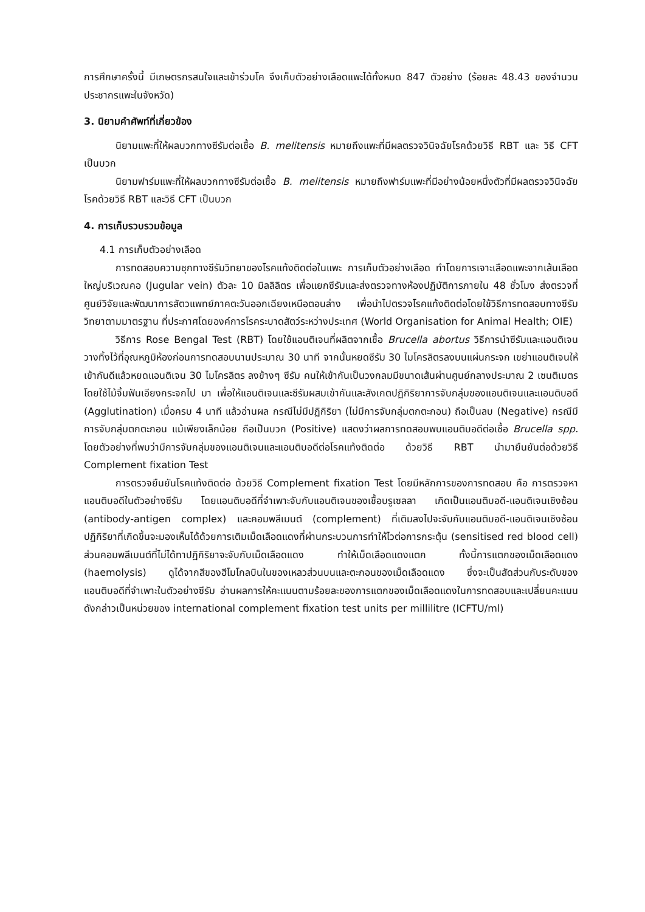การศึกษาครั้งนี้ มีเกษตรกรสนใจและเข้าร่วมโค จึงเก็บตัวอย่างเลือดแพะได้ทั้งหมด 847 ตัวอย่าง (ร้อยละ 48.43 ของจำนวนประชากรแพะในจังหวัด)
3. นิยามคำศัพท์ที่เกี่ยวข้อง
นิยามแพะที่ให้ผลบวกทางซีรัมต่อเชื้อ B. melitensis หมายถึงแพะที่มีผลตรวจวินิจฉัยโรคด้วยวิธี RBT และ วิธี CFT เป็นบวก
นิยามฟาร์มแพะที่ให้ผลบวกทางซีรัมต่อเชื้อ B. melitensis หมายถึงฟาร์มแพะที่มีอย่างน้อยหนึ่งตัวที่มีผลตรวจวินิจฉัยโรคด้วยวิธี RBT และวิธี CFT เป็นบวก
4. การเก็บรวบรวมข้อมูล
4.1 การเก็บตัวอย่างเลือด
การทดสอบความชุกทางซีรัมวิทยาของโรคแท้งติดต่อในแพะ การเก็บตัวอย่างเลือด ทำโดยการเจาะเลือดแพะจากเส้นเลือดใหญ่บริเวณคอ (Jugular vein) ตัวละ 10 มิลลิลิตร เพื่อแยกซีรัมและส่งตรวจทางห้องปฏิบัติการภายใน 48 ชั่วโมง ส่งตรวจที่ศูนย์วิจัยและพัฒนาการสัตวแพทย์ภาคตะวันออกเฉียงเหนือตอนล่าง เพื่อนำไปตรวจโรคแท้งติดต่อโดยใช้วิธีการทดสอบทางซีรัมวิทยาตามมาตรฐาน ที่ประกาศโดยองค์การโรคระบาดสัตว์ระหว่างประเทศ (World Organisation for Animal Health; OIE)
วิธีการ Rose Bengal Test (RBT) โดยใช้แอนติเจนที่ผลิตจากเชื้อ Brucella abortus วิธีการนำซีรัมและแอนติเจนวางทิ้งไว้ที่อุณหภูมิห้องก่อนการทดสอบนานประมาณ 30 นาที จากนั้นหยดซีรัม 30 ไมโครลิตรลงบนแผ่นกระจก เขย่าแอนติเจนให้เข้ากันดีแล้วหยดแอนติเจน 30 ไมโครลิตร ลงข้างๆ ซีรัม คนให้เข้ากันเป็นวงกลมมีขนาดเส้นผ่านศูนย์กลางประมาณ 2 เซนติเมตร โดยใช้ไม้จิ้มฟันเอียงกระจกไป มา เพื่อให้แอนติเจนและซีรัมผสมเข้ากันและสังเกตปฏิกิริยาการจับกลุ่มของแอนติเจนและแอนติบอดี (Agglutination) เมื่อครบ 4 นาที แล้วอ่านผล กรณีไม่มีปฏิกิริยา (ไม่มีการจับกลุ่มตกตะกอน) ถือเป็นลบ (Negative) กรณีมีการจับกลุ่มตกตะกอน แม้เพียงเล็กน้อย ถือเป็นบวก (Positive) แสดงว่าผลการทดสอบพบแอนติบอดีต่อเชื้อ Brucella spp. โดยตัวอย่างที่พบว่ามีการจับกลุ่มของแอนติเจนและแอนติบอดีต่อโรคแท้งติดต่อ ด้วยวิธี RBT นำมายืนยันต่อด้วยวิธี Complement fixation Test
การตรวจยืนยันโรคแท้งติดต่อ ด้วยวิธี Complement fixation Test โดยมีหลักการของการทดสอบ คือ การตรวจหาแอนติบอดีในตัวอย่างซีรัม โดยแอนติบอดีที่จำเพาะจับกับแอนติเจนของเชื้อบรูเซลลา เกิดเป็นแอนติบอดี-แอนติเจนเชิงซ้อน (antibody-antigen complex) และคอมพลีเมนต์ (complement) ที่เติมลงไปจะจับกับแอนติบอดี-แอนติเจนเชิงซ้อน ปฏิกิริยาที่เกิดขึ้นจะมองเห็นได้ด้วยการเติมเม็ดเลือดแดงที่ผ่านกระบวนการทำให้ไวต่อการกระตุ้น (sensitised red blood cell) ส่วนคอมพลีเมนต์ที่ไม่ได้ทาปฏิกิริยาจะจับกับเม็ดเลือดแดง ทำให้เม็ดเลือดแดงแตก ทั้งนี้การแตกของเม็ดเลือดแดง (haemolysis) ดูได้จากสีของฮีโมโกลบินในของเหลวส่วนบนและตะกอนของเม็ดเลือดแดง ซึ่งจะเป็นสัดส่วนกับระดับของแอนติบอดีที่จำเพาะในตัวอย่างซีรัม อ่านผลการให้คะแนนตามร้อยละของการแตกของเม็ดเลือดแดงในการทดสอบและเปลี่ยนคะแนนดังกล่าวเป็นหน่วยของ international complement fixation test units per millilitre (ICFTU/ml)